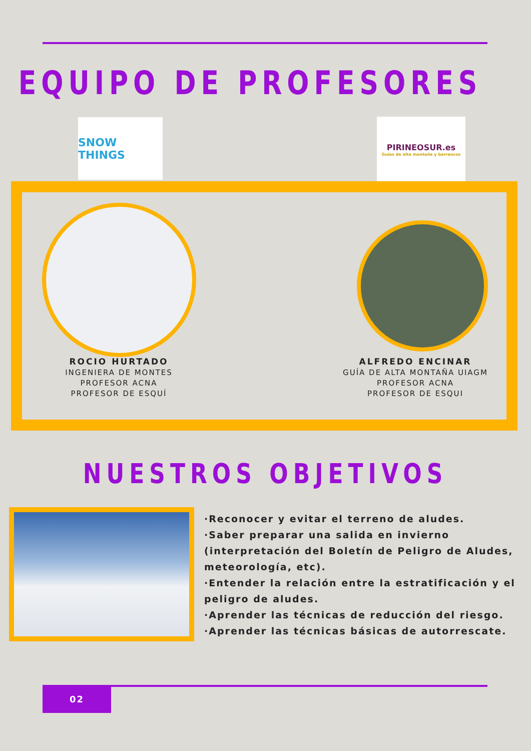EQUIPO DE PROFESORES
SNOW THINGS
PIRINEOSUR.es
Guías de alta montaña y barrancos
ROCIO HURTADO
INGENIERA DE MONTES
PROFESOR ACNA
PROFESOR DE ESQUÍ
ALFREDO ENCINAR
GUÍA DE ALTA MONTAÑA UIAGM
PROFESOR ACNA
PROFESOR DE ESQUI
NUESTROS OBJETIVOS
·Reconocer y evitar el terreno de aludes.
·Saber preparar una salida en invierno (interpretación del Boletín de Peligro de Aludes, meteorología, etc).
·Entender la relación entre la estratificación y el peligro de aludes.
·Aprender las técnicas de reducción del riesgo.
·Aprender las técnicas básicas de autorrescate.
02